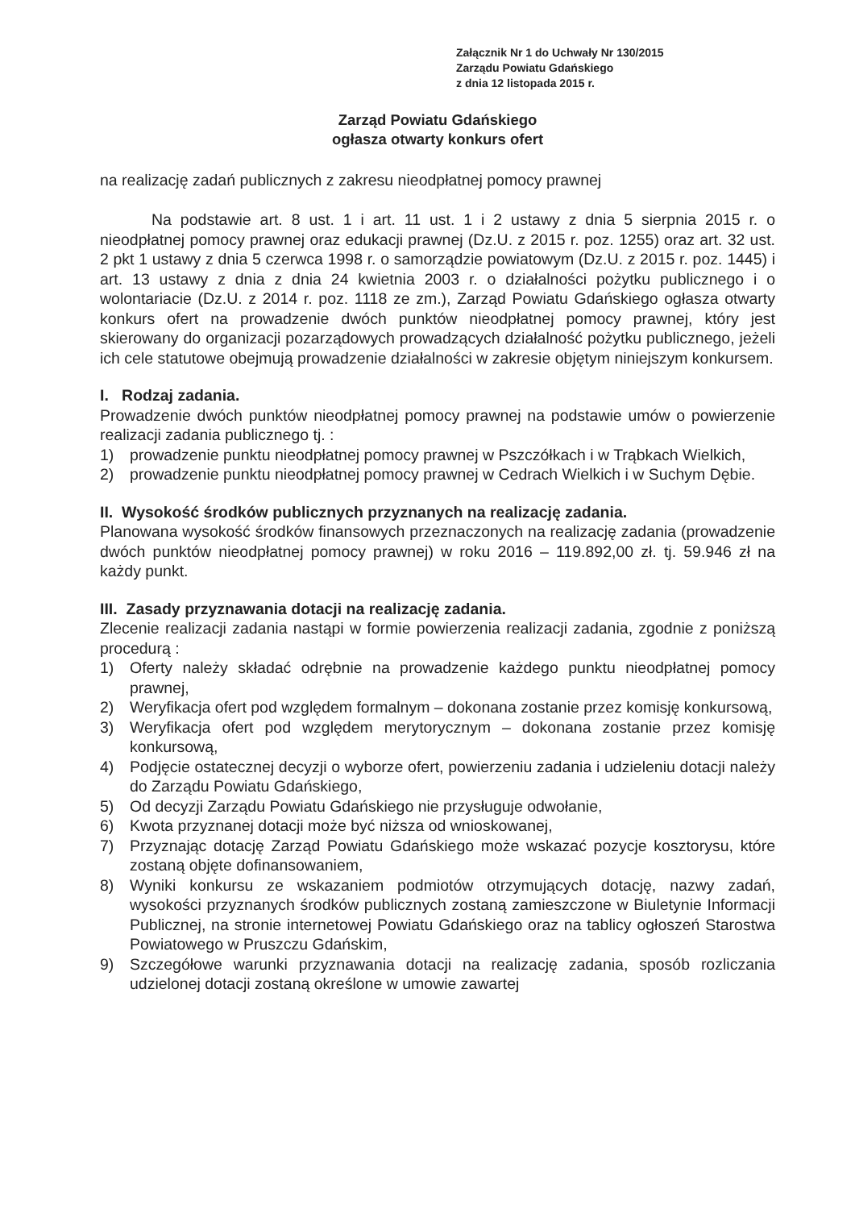Załącznik Nr 1 do Uchwały Nr 130/2015
Zarządu Powiatu Gdańskiego
z dnia 12 listopada 2015 r.
Zarząd Powiatu Gdańskiego
ogłasza otwarty konkurs ofert
na realizację zadań publicznych z zakresu nieodpłatnej pomocy prawnej
Na podstawie art. 8 ust. 1 i art. 11 ust. 1 i 2 ustawy z dnia 5 sierpnia 2015 r. o nieodpłatnej pomocy prawnej oraz edukacji prawnej (Dz.U. z 2015 r. poz. 1255) oraz art. 32 ust. 2 pkt 1 ustawy z dnia 5 czerwca 1998 r. o samorządzie powiatowym (Dz.U. z 2015 r. poz. 1445) i art. 13 ustawy z dnia z dnia 24 kwietnia 2003 r. o działalności pożytku publicznego i o wolontariacie (Dz.U. z 2014 r. poz. 1118 ze zm.), Zarząd Powiatu Gdańskiego ogłasza otwarty konkurs ofert na prowadzenie dwóch punktów nieodpłatnej pomocy prawnej, który jest skierowany do organizacji pozarządowych prowadzących działalność pożytku publicznego, jeżeli ich cele statutowe obejmują prowadzenie działalności w zakresie objętym niniejszym konkursem.
I. Rodzaj zadania.
Prowadzenie dwóch punktów nieodpłatnej pomocy prawnej na podstawie umów o powierzenie realizacji zadania publicznego tj. :
1) prowadzenie punktu nieodpłatnej pomocy prawnej w Pszczółkach i w Trąbkach Wielkich,
2) prowadzenie punktu nieodpłatnej pomocy prawnej w Cedrach Wielkich i w Suchym Dębie.
II. Wysokość środków publicznych przyznanych na realizację zadania.
Planowana wysokość środków finansowych przeznaczonych na realizację zadania (prowadzenie dwóch punktów nieodpłatnej pomocy prawnej) w roku 2016 – 119.892,00 zł. tj. 59.946 zł na każdy punkt.
III. Zasady przyznawania dotacji na realizację zadania.
Zlecenie realizacji zadania nastąpi w formie powierzenia realizacji zadania, zgodnie z poniższą procedurą :
1) Oferty należy składać odrębnie na prowadzenie każdego punktu nieodpłatnej pomocy prawnej,
2) Weryfikacja ofert pod względem formalnym – dokonana zostanie przez komisję konkursową,
3) Weryfikacja ofert pod względem merytorycznym – dokonana zostanie przez komisję konkursową,
4) Podjęcie ostatecznej decyzji o wyborze ofert, powierzeniu zadania i udzieleniu dotacji należy do Zarządu Powiatu Gdańskiego,
5) Od decyzji Zarządu Powiatu Gdańskiego nie przysługuje odwołanie,
6) Kwota przyznanej dotacji może być niższa od wnioskowanej,
7) Przyznając dotację Zarząd Powiatu Gdańskiego może wskazać pozycje kosztorysu, które zostaną objęte dofinansowaniem,
8) Wyniki konkursu ze wskazaniem podmiotów otrzymujących dotację, nazwy zadań, wysokości przyznanych środków publicznych zostaną zamieszczone w Biuletynie Informacji Publicznej, na stronie internetowej Powiatu Gdańskiego oraz na tablicy ogłoszeń Starostwa Powiatowego w Pruszczu Gdańskim,
9) Szczegółowe warunki przyznawania dotacji na realizację zadania, sposób rozliczania udzielonej dotacji zostaną określone w umowie zawartej